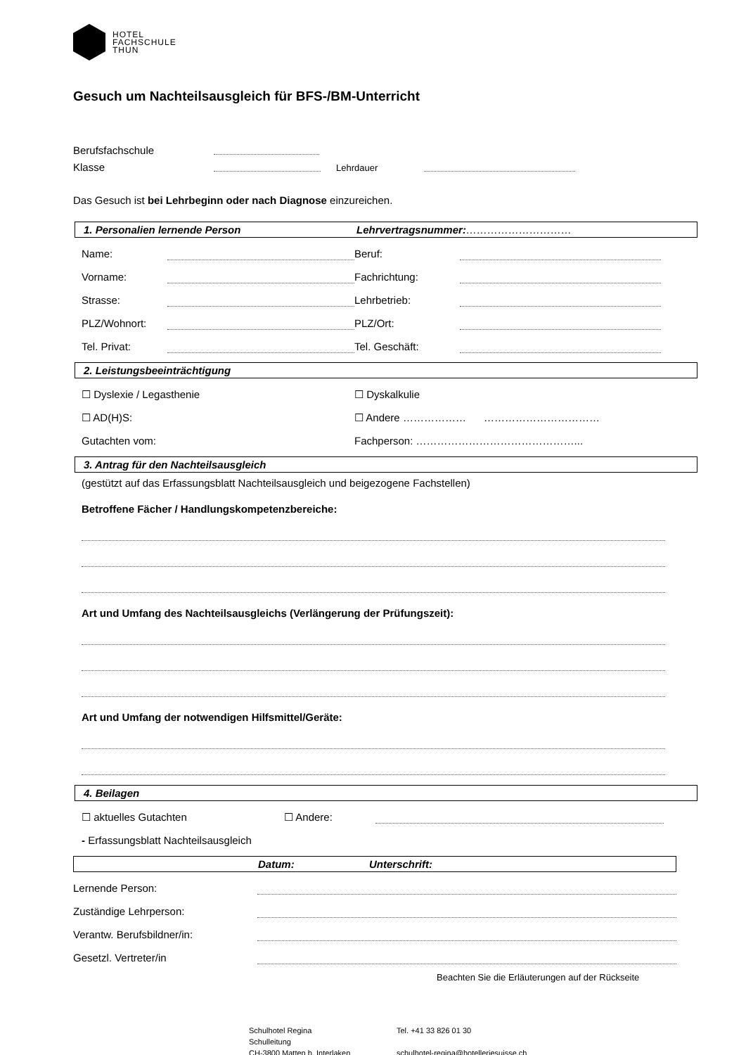HOTEL
FACHSCHULE
THUN
Gesuch um Nachteilsausgleich für BFS-/BM-Unterricht
Berufsfachschule
Klasse Lehrdauer
Das Gesuch ist bei Lehrbeginn oder nach Diagnose einzureichen.
1. Personalien lernende Person Lehrvertragsnummer:…………………………
Name: Beruf:
Vorname: Fachrichtung:
Strasse: Lehrbetrieb:
PLZ/Wohnort: PLZ/Ort:
Tel. Privat: Tel. Geschäft:
2. Leistungsbeeinträchtigung
☐ Dyslexie / Legasthenie ☐ Dyskalkulie
☐ AD(H)S: ☐ Andere ……………… ……………………………
Gutachten vom: Fachperson: ………………………………………...
3. Antrag für den Nachteilsausgleich
(gestützt auf das Erfassungsblatt Nachteilsausgleich und beigezogene Fachstellen)
Betroffene Fächer / Handlungskompetenzbereiche:
Art und Umfang des Nachteilsausgleichs (Verlängerung der Prüfungszeit):
Art und Umfang der notwendigen Hilfsmittel/Geräte:
4. Beilagen
☐ aktuelles Gutachten ☐ Andere:
- Erfassungsblatt Nachteilsausgleich
Datum: Unterschrift:
Lernende Person:
Zuständige Lehrperson:
Verantw. Berufsbildner/in:
Gesetzl. Vertreter/in
Beachten Sie die Erläuterungen auf der Rückseite
Schulhotel Regina
Schulleitung
CH-3800 Matten b. Interlaken
Tel. +41 33 826 01 30
schulhotel-regina@hotelleriesuisse.ch